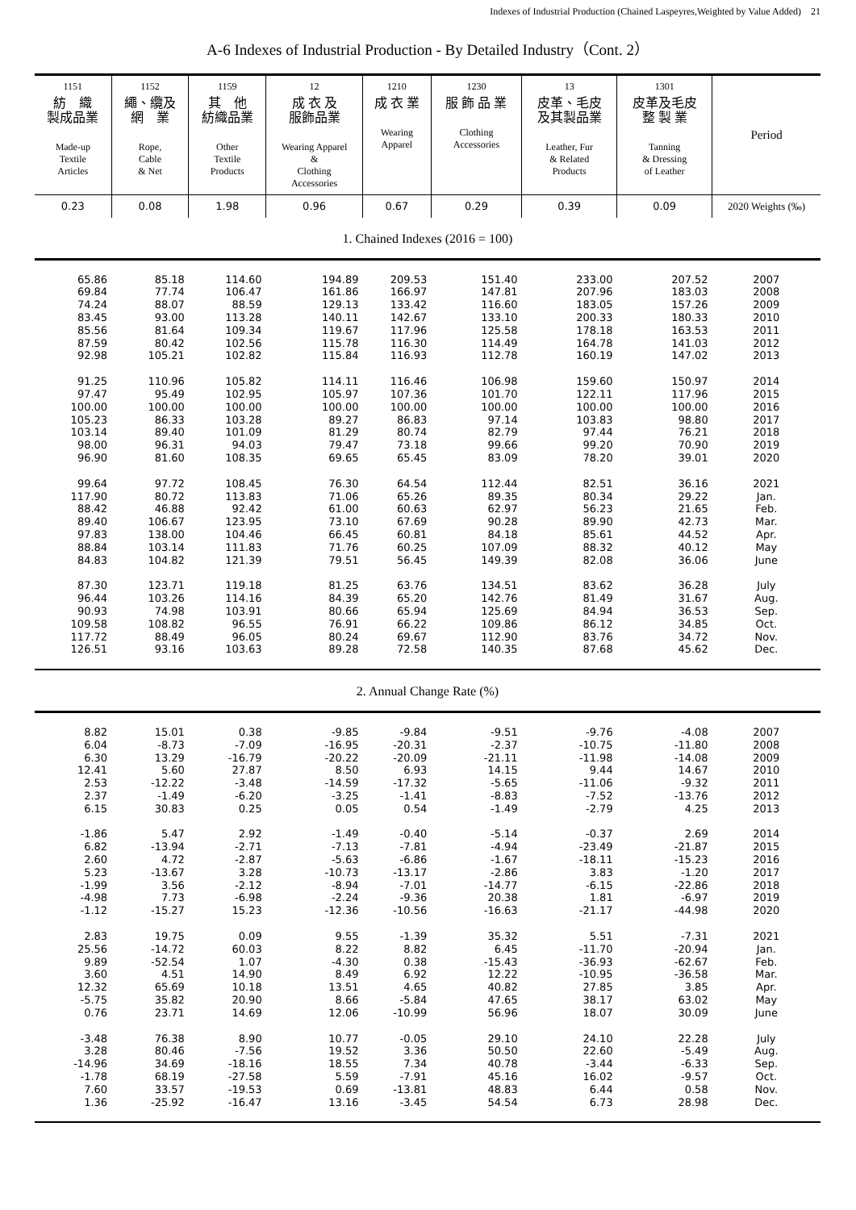Indexes of Industrial Production (Chained Laspeyres,Weighted by Value Added)　21
A-6 Indexes of Industrial Production - By Detailed Industry（Cont. 2）
| 1151 紡 織 製成品業 Made-up Textile Articles | 1152 繩、纜及 網 業 Rope, Cable & Net | 1159 其 他 紡織品業 Other Textile Products | 12 成 衣 及 服飾品業 Wearing Apparel & Clothing Accessories | 1210 成 衣 業 Wearing Apparel | 1230 服 飾 品 業 Clothing Accessories | 13 皮革、毛皮 及其製品業 Leather, Fur & Related Products | 1301 皮革及毛皮 整 製 業 Tanning & Dressing of Leather | Period |
| --- | --- | --- | --- | --- | --- | --- | --- | --- |
| 0.23 | 0.08 | 1.98 | 0.96 | 0.67 | 0.29 | 0.39 | 0.09 | 2020 Weights (‰) |
| 1. Chained Indexes (2016 = 100) | | | | | | | | |
| 65.86 | 85.18 | 114.60 | 194.89 | 209.53 | 151.40 | 233.00 | 207.52 | 2007 |
| 69.84 | 77.74 | 106.47 | 161.86 | 166.97 | 147.81 | 207.96 | 183.03 | 2008 |
| 74.24 | 88.07 | 88.59 | 129.13 | 133.42 | 116.60 | 183.05 | 157.26 | 2009 |
| 83.45 | 93.00 | 113.28 | 140.11 | 142.67 | 133.10 | 200.33 | 180.33 | 2010 |
| 85.56 | 81.64 | 109.34 | 119.67 | 117.96 | 125.58 | 178.18 | 163.53 | 2011 |
| 87.59 | 80.42 | 102.56 | 115.78 | 116.30 | 114.49 | 164.78 | 141.03 | 2012 |
| 92.98 | 105.21 | 102.82 | 115.84 | 116.93 | 112.78 | 160.19 | 147.02 | 2013 |
| 91.25 | 110.96 | 105.82 | 114.11 | 116.46 | 106.98 | 159.60 | 150.97 | 2014 |
| 97.47 | 95.49 | 102.95 | 105.97 | 107.36 | 101.70 | 122.11 | 117.96 | 2015 |
| 100.00 | 100.00 | 100.00 | 100.00 | 100.00 | 100.00 | 100.00 | 100.00 | 2016 |
| 105.23 | 86.33 | 103.28 | 89.27 | 86.83 | 97.14 | 103.83 | 98.80 | 2017 |
| 103.14 | 89.40 | 101.09 | 81.29 | 80.74 | 82.79 | 97.44 | 76.21 | 2018 |
| 98.00 | 96.31 | 94.03 | 79.47 | 73.18 | 99.66 | 99.20 | 70.90 | 2019 |
| 96.90 | 81.60 | 108.35 | 69.65 | 65.45 | 83.09 | 78.20 | 39.01 | 2020 |
| 99.64 | 97.72 | 108.45 | 76.30 | 64.54 | 112.44 | 82.51 | 36.16 | 2021 |
| 117.90 | 80.72 | 113.83 | 71.06 | 65.26 | 89.35 | 80.34 | 29.22 | Jan. |
| 88.42 | 46.88 | 92.42 | 61.00 | 60.63 | 62.97 | 56.23 | 21.65 | Feb. |
| 89.40 | 106.67 | 123.95 | 73.10 | 67.69 | 90.28 | 89.90 | 42.73 | Mar. |
| 97.83 | 138.00 | 104.46 | 66.45 | 60.81 | 84.18 | 85.61 | 44.52 | Apr. |
| 88.84 | 103.14 | 111.83 | 71.76 | 60.25 | 107.09 | 88.32 | 40.12 | May |
| 84.83 | 104.82 | 121.39 | 79.51 | 56.45 | 149.39 | 82.08 | 36.06 | June |
| 87.30 | 123.71 | 119.18 | 81.25 | 63.76 | 134.51 | 83.62 | 36.28 | July |
| 96.44 | 103.26 | 114.16 | 84.39 | 65.20 | 142.76 | 81.49 | 31.67 | Aug. |
| 90.93 | 74.98 | 103.91 | 80.66 | 65.94 | 125.69 | 84.94 | 36.53 | Sep. |
| 109.58 | 108.82 | 96.55 | 76.91 | 66.22 | 109.86 | 86.12 | 34.85 | Oct. |
| 117.72 | 88.49 | 96.05 | 80.24 | 69.67 | 112.90 | 83.76 | 34.72 | Nov. |
| 126.51 | 93.16 | 103.63 | 89.28 | 72.58 | 140.35 | 87.68 | 45.62 | Dec. |
| 2. Annual Change Rate (%) | | | | | | | | |
| 8.82 | 15.01 | 0.38 | -9.85 | -9.84 | -9.51 | -9.76 | -4.08 | 2007 |
| 6.04 | -8.73 | -7.09 | -16.95 | -20.31 | -2.37 | -10.75 | -11.80 | 2008 |
| 6.30 | 13.29 | -16.79 | -20.22 | -20.09 | -21.11 | -11.98 | -14.08 | 2009 |
| 12.41 | 5.60 | 27.87 | 8.50 | 6.93 | 14.15 | 9.44 | 14.67 | 2010 |
| 2.53 | -12.22 | -3.48 | -14.59 | -17.32 | -5.65 | -11.06 | -9.32 | 2011 |
| 2.37 | -1.49 | -6.20 | -3.25 | -1.41 | -8.83 | -7.52 | -13.76 | 2012 |
| 6.15 | 30.83 | 0.25 | 0.05 | 0.54 | -1.49 | -2.79 | 4.25 | 2013 |
| -1.86 | 5.47 | 2.92 | -1.49 | -0.40 | -5.14 | -0.37 | 2.69 | 2014 |
| 6.82 | -13.94 | -2.71 | -7.13 | -7.81 | -4.94 | -23.49 | -21.87 | 2015 |
| 2.60 | 4.72 | -2.87 | -5.63 | -6.86 | -1.67 | -18.11 | -15.23 | 2016 |
| 5.23 | -13.67 | 3.28 | -10.73 | -13.17 | -2.86 | 3.83 | -1.20 | 2017 |
| -1.99 | 3.56 | -2.12 | -8.94 | -7.01 | -14.77 | -6.15 | -22.86 | 2018 |
| -4.98 | 7.73 | -6.98 | -2.24 | -9.36 | 20.38 | 1.81 | -6.97 | 2019 |
| -1.12 | -15.27 | 15.23 | -12.36 | -10.56 | -16.63 | -21.17 | -44.98 | 2020 |
| 2.83 | 19.75 | 0.09 | 9.55 | -1.39 | 35.32 | 5.51 | -7.31 | 2021 |
| 25.56 | -14.72 | 60.03 | 8.22 | 8.82 | 6.45 | -11.70 | -20.94 | Jan. |
| 9.89 | -52.54 | 1.07 | -4.30 | 0.38 | -15.43 | -36.93 | -62.67 | Feb. |
| 3.60 | 4.51 | 14.90 | 8.49 | 6.92 | 12.22 | -10.95 | -36.58 | Mar. |
| 12.32 | 65.69 | 10.18 | 13.51 | 4.65 | 40.82 | 27.85 | 3.85 | Apr. |
| -5.75 | 35.82 | 20.90 | 8.66 | -5.84 | 47.65 | 38.17 | 63.02 | May |
| 0.76 | 23.71 | 14.69 | 12.06 | -10.99 | 56.96 | 18.07 | 30.09 | June |
| -3.48 | 76.38 | 8.90 | 10.77 | -0.05 | 29.10 | 24.10 | 22.28 | July |
| 3.28 | 80.46 | -7.56 | 19.52 | 3.36 | 50.50 | 22.60 | -5.49 | Aug. |
| -14.96 | 34.69 | -18.16 | 18.55 | 7.34 | 40.78 | -3.44 | -6.33 | Sep. |
| -1.78 | 68.19 | -27.58 | 5.59 | -7.91 | 45.16 | 16.02 | -9.57 | Oct. |
| 7.60 | 33.57 | -19.53 | 0.69 | -13.81 | 48.83 | 6.44 | 0.58 | Nov. |
| 1.36 | -25.92 | -16.47 | 13.16 | -3.45 | 54.54 | 6.73 | 28.98 | Dec. |